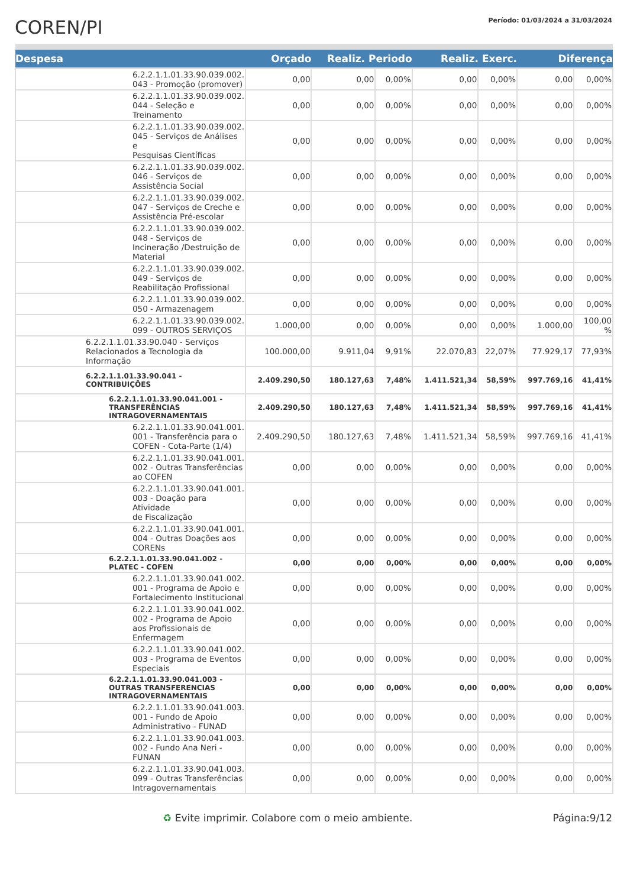COREN/PI
Período: 01/03/2024 a 31/03/2024
| Despesa | Orçado | Realiz. Periodo | | Realiz. Exerc. | | Diferença | |
| --- | --- | --- | --- | --- | --- | --- | --- |
| 6.2.2.1.1.01.33.90.039.002. 043 - Promoção (promover) | 0,00 | 0,00 | 0,00% | 0,00 | 0,00% | 0,00 | 0,00% |
| 6.2.2.1.1.01.33.90.039.002. 044 - Seleção e Treinamento | 0,00 | 0,00 | 0,00% | 0,00 | 0,00% | 0,00 | 0,00% |
| 6.2.2.1.1.01.33.90.039.002. 045 - Serviços de Análises e Pesquisas Científicas | 0,00 | 0,00 | 0,00% | 0,00 | 0,00% | 0,00 | 0,00% |
| 6.2.2.1.1.01.33.90.039.002. 046 - Serviços de Assistência Social | 0,00 | 0,00 | 0,00% | 0,00 | 0,00% | 0,00 | 0,00% |
| 6.2.2.1.1.01.33.90.039.002. 047 - Serviços de Creche e Assistência Pré-escolar | 0,00 | 0,00 | 0,00% | 0,00 | 0,00% | 0,00 | 0,00% |
| 6.2.2.1.1.01.33.90.039.002. 048 - Serviços de Incineração /Destruição de Material | 0,00 | 0,00 | 0,00% | 0,00 | 0,00% | 0,00 | 0,00% |
| 6.2.2.1.1.01.33.90.039.002. 049 - Serviços de Reabilitação Profissional | 0,00 | 0,00 | 0,00% | 0,00 | 0,00% | 0,00 | 0,00% |
| 6.2.2.1.1.01.33.90.039.002. 050 - Armazenagem | 0,00 | 0,00 | 0,00% | 0,00 | 0,00% | 0,00 | 0,00% |
| 6.2.2.1.1.01.33.90.039.002. 099 - OUTROS SERVIÇOS | 1.000,00 | 0,00 | 0,00% | 0,00 | 0,00% | 1.000,00 | 100,00 % |
| 6.2.2.1.1.01.33.90.040 - Serviços Relacionados a Tecnologia da Informação | 100.000,00 | 9.911,04 | 9,91% | 22.070,83 | 22,07% | 77.929,17 | 77,93% |
| 6.2.2.1.1.01.33.90.041 - CONTRIBUIÇÕES | 2.409.290,50 | 180.127,63 | 7,48% | 1.411.521,34 | 58,59% | 997.769,16 | 41,41% |
| 6.2.2.1.1.01.33.90.041.001 - TRANSFERÊNCIAS INTRAGOVERNAMENTAIS | 2.409.290,50 | 180.127,63 | 7,48% | 1.411.521,34 | 58,59% | 997.769,16 | 41,41% |
| 6.2.2.1.1.01.33.90.041.001. 001 - Transferência para o COFEN - Cota-Parte (1/4) | 2.409.290,50 | 180.127,63 | 7,48% | 1.411.521,34 | 58,59% | 997.769,16 | 41,41% |
| 6.2.2.1.1.01.33.90.041.001. 002 - Outras Transferências ao COFEN | 0,00 | 0,00 | 0,00% | 0,00 | 0,00% | 0,00 | 0,00% |
| 6.2.2.1.1.01.33.90.041.001. 003 - Doação para Atividade de Fiscalização | 0,00 | 0,00 | 0,00% | 0,00 | 0,00% | 0,00 | 0,00% |
| 6.2.2.1.1.01.33.90.041.001. 004 - Outras Doações aos CORENs | 0,00 | 0,00 | 0,00% | 0,00 | 0,00% | 0,00 | 0,00% |
| 6.2.2.1.1.01.33.90.041.002 - PLATEC - COFEN | 0,00 | 0,00 | 0,00% | 0,00 | 0,00% | 0,00 | 0,00% |
| 6.2.2.1.1.01.33.90.041.002. 001 - Programa de Apoio e Fortalecimento Institucional | 0,00 | 0,00 | 0,00% | 0,00 | 0,00% | 0,00 | 0,00% |
| 6.2.2.1.1.01.33.90.041.002. 002 - Programa de Apoio aos Profissionais de Enfermagem | 0,00 | 0,00 | 0,00% | 0,00 | 0,00% | 0,00 | 0,00% |
| 6.2.2.1.1.01.33.90.041.002. 003 - Programa de Eventos Especiais | 0,00 | 0,00 | 0,00% | 0,00 | 0,00% | 0,00 | 0,00% |
| 6.2.2.1.1.01.33.90.041.003 - OUTRAS TRANSFERENCIAS INTRAGOVERNAMENTAIS | 0,00 | 0,00 | 0,00% | 0,00 | 0,00% | 0,00 | 0,00% |
| 6.2.2.1.1.01.33.90.041.003. 001 - Fundo de Apoio Administrativo - FUNAD | 0,00 | 0,00 | 0,00% | 0,00 | 0,00% | 0,00 | 0,00% |
| 6.2.2.1.1.01.33.90.041.003. 002 - Fundo Ana Neri - FUNAN | 0,00 | 0,00 | 0,00% | 0,00 | 0,00% | 0,00 | 0,00% |
| 6.2.2.1.1.01.33.90.041.003. 099 - Outras Transferências Intragovernamentais | 0,00 | 0,00 | 0,00% | 0,00 | 0,00% | 0,00 | 0,00% |
♻ Evite imprimir. Colabore com o meio ambiente. Página:9/12